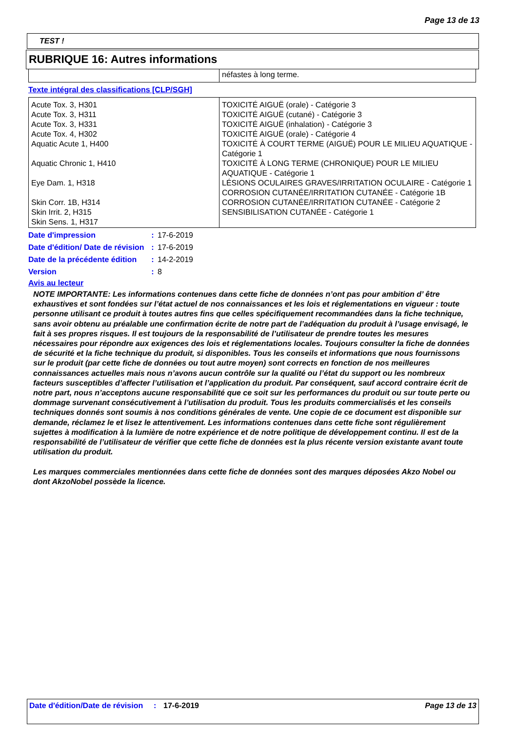Page 13 de 13
TEST !
RUBRIQUE 16: Autres informations
| | néfastes à long terme. |
Texte intégral des classifications [CLP/SGH]
| Acute Tox. 3, H301 Acute Tox. 3, H311 Acute Tox. 3, H331 Acute Tox. 4, H302 Aquatic Acute 1, H400 Aquatic Chronic 1, H410 Eye Dam. 1, H318 Skin Corr. 1B, H314 Skin Irrit. 2, H315 Skin Sens. 1, H317 | TOXICITÉ AIGUË (orale) - Catégorie 3 TOXICITÉ AIGUË (cutané) - Catégorie 3 TOXICITÉ AIGUË (inhalation) - Catégorie 3 TOXICITÉ AIGUË (orale) - Catégorie 4 TOXICITÉ À COURT TERME (AIGUË) POUR LE MILIEU AQUATIQUE - Catégorie 1 TOXICITÉ À LONG TERME (CHRONIQUE) POUR LE MILIEU AQUATIQUE - Catégorie 1 LÉSIONS OCULAIRES GRAVES/IRRITATION OCULAIRE - Catégorie 1 CORROSION CUTANÉE/IRRITATION CUTANÉE - Catégorie 1B CORROSION CUTANÉE/IRRITATION CUTANÉE - Catégorie 2 SENSIBILISATION CUTANÉE - Catégorie 1 |
Date d'impression : 17-6-2019
Date d'édition/ Date de révision
: 17-6-2019
Date de la précédente édition
: 14-2-2019
Version : 8
Avis au lecteur
NOTE IMPORTANTE: Les informations contenues dans cette fiche de données n’ont pas pour ambition d’ être exhaustives et sont fondées sur l’état actuel de nos connaissances et les lois et réglementations en vigueur : toute personne utilisant ce produit à toutes autres fins que celles spécifiquement recommandées dans la fiche technique, sans avoir obtenu au préalable une confirmation écrite de notre part de l’adéquation du produit à l’usage envisagé, le fait à ses propres risques. Il est toujours de la responsabilité de l’utilisateur de prendre toutes les mesures nécessaires pour répondre aux exigences des lois et réglementations locales. Toujours consulter la fiche de données de sécurité et la fiche technique du produit, si disponibles. Tous les conseils et informations que nous fournissons sur le produit (par cette fiche de données ou tout autre moyen) sont corrects en fonction de nos meilleures connaissances actuelles mais nous n’avons aucun contrôle sur la qualité ou l’état du support ou les nombreux facteurs susceptibles d’affecter l’utilisation et l’application du produit. Par conséquent, sauf accord contraire écrit de notre part, nous n’acceptons aucune responsabilité que ce soit sur les performances du produit ou sur toute perte ou dommage survenant consécutivement à l’utilisation du produit. Tous les produits commercialisés et les conseils techniques donnés sont soumis à nos conditions générales de vente. Une copie de ce document est disponible sur demande, réclamez le et lisez le attentivement. Les informations contenues dans cette fiche sont régulièrement sujettes à modification à la lumière de notre expérience et de notre politique de développement continu. Il est de la responsabilité de l’utilisateur de vérifier que cette fiche de données est la plus récente version existante avant toute utilisation du produit.
Les marques commerciales mentionnées dans cette fiche de données sont des marques déposées Akzo Nobel ou dont AkzoNobel possède la licence.
Date d'édition/Date de révision
: 17-6-2019 Page 13 de 13